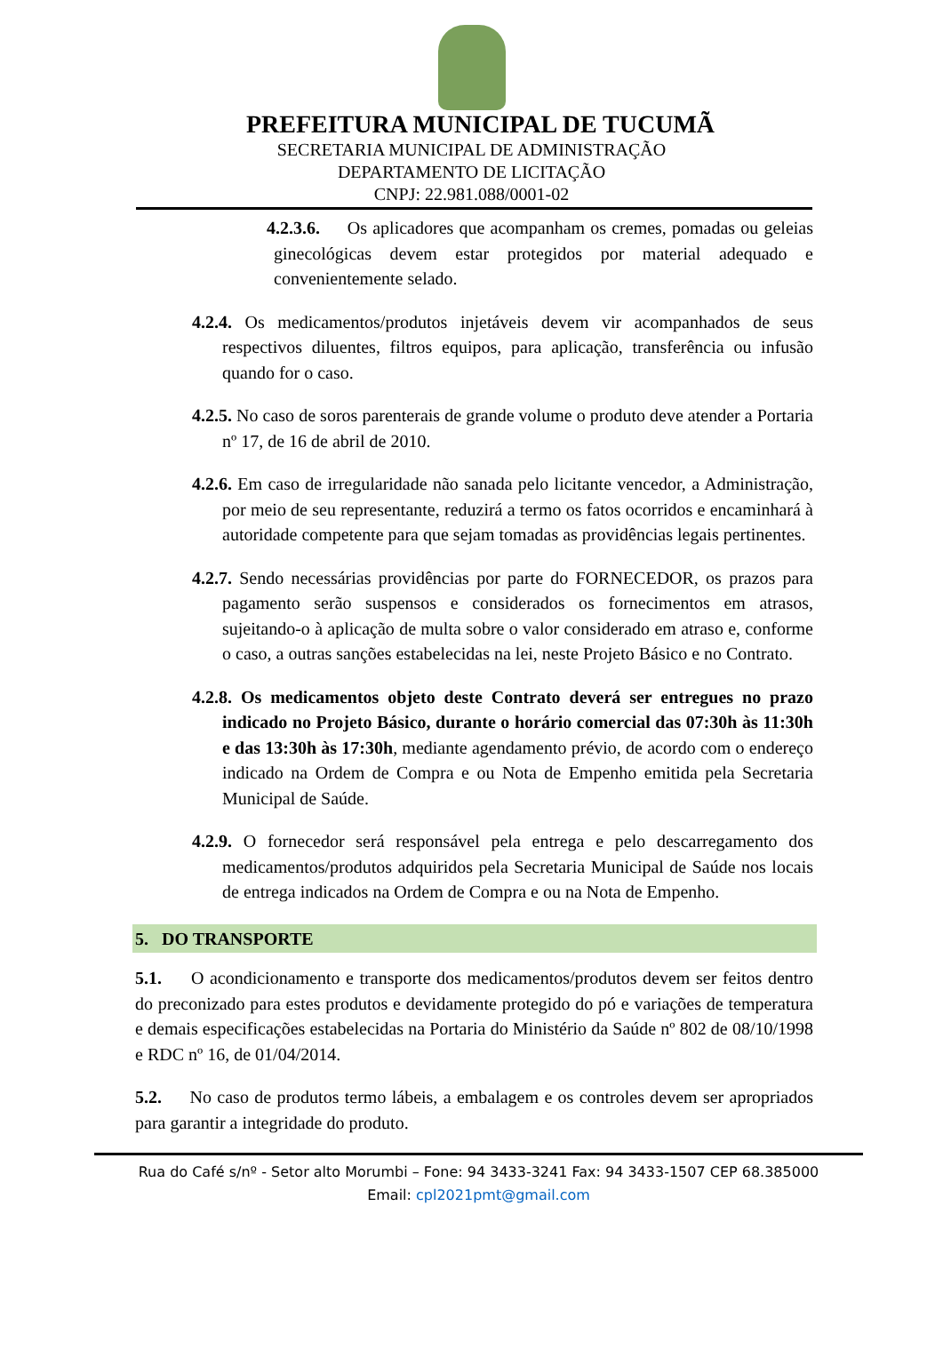PREFEITURA MUNICIPAL DE TUCUMÃ
SECRETARIA MUNICIPAL DE ADMINISTRAÇÃO
DEPARTAMENTO DE LICITAÇÃO
CNPJ: 22.981.088/0001-02
4.2.3.6. Os aplicadores que acompanham os cremes, pomadas ou geleias ginecológicas devem estar protegidos por material adequado e convenientemente selado.
4.2.4. Os medicamentos/produtos injetáveis devem vir acompanhados de seus respectivos diluentes, filtros equipos, para aplicação, transferência ou infusão quando for o caso.
4.2.5. No caso de soros parenterais de grande volume o produto deve atender a Portaria nº 17, de 16 de abril de 2010.
4.2.6. Em caso de irregularidade não sanada pelo licitante vencedor, a Administração, por meio de seu representante, reduzirá a termo os fatos ocorridos e encaminhará à autoridade competente para que sejam tomadas as providências legais pertinentes.
4.2.7. Sendo necessárias providências por parte do FORNECEDOR, os prazos para pagamento serão suspensos e considerados os fornecimentos em atrasos, sujeitando-o à aplicação de multa sobre o valor considerado em atraso e, conforme o caso, a outras sanções estabelecidas na lei, neste Projeto Básico e no Contrato.
4.2.8. Os medicamentos objeto deste Contrato deverá ser entregues no prazo indicado no Projeto Básico, durante o horário comercial das 07:30h às 11:30h e das 13:30h às 17:30h, mediante agendamento prévio, de acordo com o endereço indicado na Ordem de Compra e ou Nota de Empenho emitida pela Secretaria Municipal de Saúde.
4.2.9. O fornecedor será responsável pela entrega e pelo descarregamento dos medicamentos/produtos adquiridos pela Secretaria Municipal de Saúde nos locais de entrega indicados na Ordem de Compra e ou na Nota de Empenho.
5. DO TRANSPORTE
5.1. O acondicionamento e transporte dos medicamentos/produtos devem ser feitos dentro do preconizado para estes produtos e devidamente protegido do pó e variações de temperatura e demais especificações estabelecidas na Portaria do Ministério da Saúde nº 802 de 08/10/1998 e RDC nº 16, de 01/04/2014.
5.2. No caso de produtos termo lábeis, a embalagem e os controles devem ser apropriados para garantir a integridade do produto.
Rua do Café s/nº - Setor alto Morumbi – Fone: 94 3433-3241 Fax: 94 3433-1507 CEP 68.385000
Email: cpl2021pmt@gmail.com